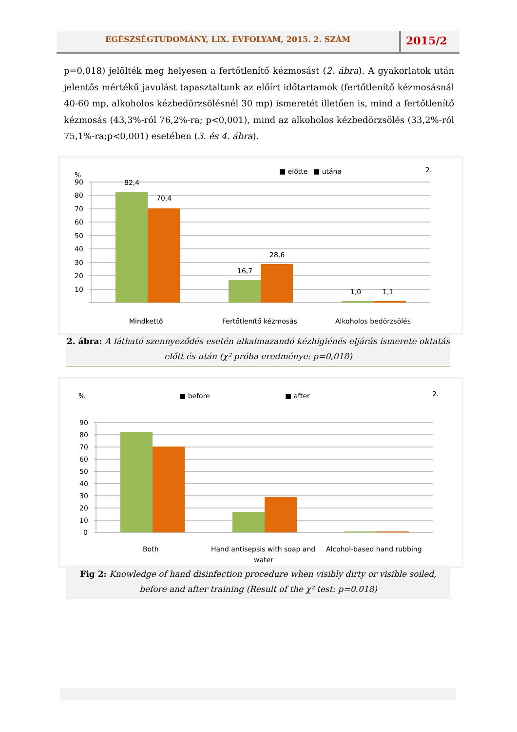EGÉSZSÉGTUDOMÁNY, LIX. ÉVFOLYAM, 2015. 2. SZÁM
2015/2
p=0,018) jelölték meg helyesen a fertőtlenítő kézmosást (2. ábra). A gyakorlatok után jelentős mértékű javulást tapasztaltunk az előírt időtartamok (fertőtlenítő kézmosásnál 40-60 mp, alkoholos kézbedörzsölésnél 30 mp) ismeretét illetően is, mind a fertőtlenítő kézmosás (43,3%-ról 76,2%-ra; p<0,001), mind az alkoholos kézbedörzsölés (33,2%-ról 75,1%-ra;p<0,001) esetében (3. és 4. ábra).
%
■ előtte
■ utána
2.
90
80
70
60
50
40
30
20
10
82,4
70,4
16,7
28,6
1,0
1,1
Mindkettő
Fertőtlenítő kézmosás
Alkoholos bedörzsölés
2. ábra: A látható szennyeződés esetén alkalmazandó kézhigiénés eljárás ismerete oktatás előtt és után (χ² próba eredménye: p=0,018)
%
■ before
■ after
2.
90
80
70
60
50
40
30
20
10
0
Both
Hand antisepsis with soap and
water
Alcohol-based hand rubbing
Fig 2: Knowledge of hand disinfection procedure when visibly dirty or visible soiled, before and after training (Result of the χ² test: p=0.018)